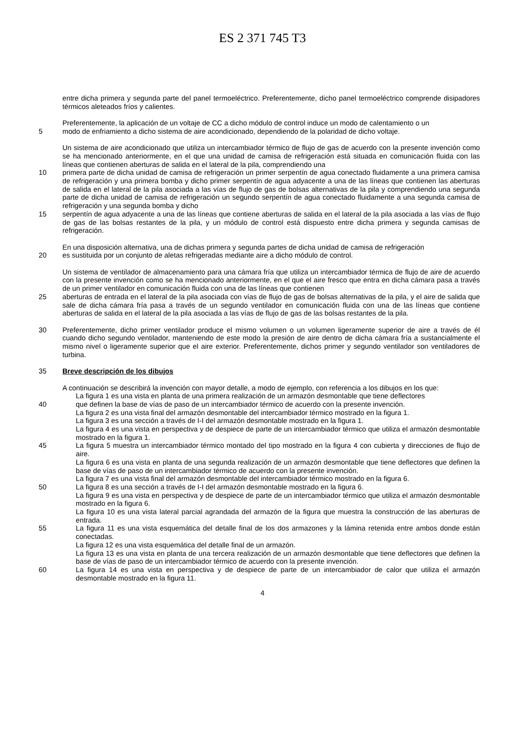ES 2 371 745 T3
entre dicha primera y segunda parte del panel termoeléctrico. Preferentemente, dicho panel termoeléctrico comprende disipadores térmicos aleteados fríos y calientes.
Preferentemente, la aplicación de un voltaje de CC a dicho módulo de control induce un modo de calentamiento o un
5 modo de enfriamiento a dicho sistema de aire acondicionado, dependiendo de la polaridad de dicho voltaje.
Un sistema de aire acondicionado que utiliza un intercambiador térmico de flujo de gas de acuerdo con la presente invención como se ha mencionado anteriormente, en el que una unidad de camisa de refrigeración está situada en comunicación fluida con las líneas que contienen aberturas de salida en el lateral de la pila, comprendiendo una
10 primera parte de dicha unidad de camisa de refrigeración un primer serpentín de agua conectado fluidamente a una primera camisa de refrigeración y una primera bomba y dicho primer serpentín de agua adyacente a una de las líneas que contienen las aberturas de salida en el lateral de la pila asociada a las vías de flujo de gas de bolsas alternativas de la pila y comprendiendo una segunda parte de dicha unidad de camisa de refrigeración un segundo serpentín de agua conectado fluidamente a una segunda camisa de refrigeración y una segunda bomba y dicho
15 serpentín de agua adyacente a una de las líneas que contiene aberturas de salida en el lateral de la pila asociada a las vías de flujo de gas de las bolsas restantes de la pila, y un módulo de control está dispuesto entre dicha primera y segunda camisas de refrigeración.
En una disposición alternativa, una de dichas primera y segunda partes de dicha unidad de camisa de refrigeración
20 es sustituida por un conjunto de aletas refrigeradas mediante aire a dicho módulo de control.
Un sistema de ventilador de almacenamiento para una cámara fría que utiliza un intercambiador térmica de flujo de aire de acuerdo con la presente invención como se ha mencionado anteriormente, en el que el aire fresco que entra en dicha cámara pasa a través de un primer ventilador en comunicación fluida con una de las líneas que contienen
25 aberturas de entrada en el lateral de la pila asociada con vías de flujo de gas de bolsas alternativas de la pila, y el aire de salida que sale de dicha cámara fría pasa a través de un segundo ventilador en comunicación fluida con una de las líneas que contiene aberturas de salida en el lateral de la pila asociada a las vías de flujo de gas de las bolsas restantes de la pila.
30 Preferentemente, dicho primer ventilador produce el mismo volumen o un volumen ligeramente superior de aire a través de él cuando dicho segundo ventilador, manteniendo de este modo la presión de aire dentro de dicha cámara fría a sustancialmente el mismo nivel o ligeramente superior que el aire exterior. Preferentemente, dichos primer y segundo ventilador son ventiladores de turbina.
35 Breve descripción de los dibujos
A continuación se describirá la invención con mayor detalle, a modo de ejemplo, con referencia a los dibujos en los que:
La figura 1 es una vista en planta de una primera realización de un armazón desmontable que tiene deflectores
40 que definen la base de vías de paso de un intercambiador térmico de acuerdo con la presente invención.
La figura 2 es una vista final del armazón desmontable del intercambiador térmico mostrado en la figura 1.
La figura 3 es una sección a través de I-I del armazón desmontable mostrado en la figura 1.
La figura 4 es una vista en perspectiva y de despiece de parte de un intercambiador térmico que utiliza el armazón desmontable mostrado en la figura 1.
45 La figura 5 muestra un intercambiador térmico montado del tipo mostrado en la figura 4 con cubierta y direcciones de flujo de aire.
La figura 6 es una vista en planta de una segunda realización de un armazón desmontable que tiene deflectores que definen la base de vías de paso de un intercambiador térmico de acuerdo con la presente invención.
La figura 7 es una vista final del armazón desmontable del intercambiador térmico mostrado en la figura 6.
50 La figura 8 es una sección a través de I-I del armazón desmontable mostrado en la figura 6.
La figura 9 es una vista en perspectiva y de despiece de parte de un intercambiador térmico que utiliza el armazón desmontable mostrado en la figura 6.
La figura 10 es una vista lateral parcial agrandada del armazón de la figura que muestra la construcción de las aberturas de entrada.
55 La figura 11 es una vista esquemática del detalle final de los dos armazones y la lámina retenida entre ambos donde están conectadas.
La figura 12 es una vista esquemática del detalle final de un armazón.
La figura 13 es una vista en planta de una tercera realización de un armazón desmontable que tiene deflectores que definen la base de vías de paso de un intercambiador térmico de acuerdo con la presente invención.
60 La figura 14 es una vista en perspectiva y de despiece de parte de un intercambiador de calor que utiliza el armazón desmontable mostrado en la figura 11.
4